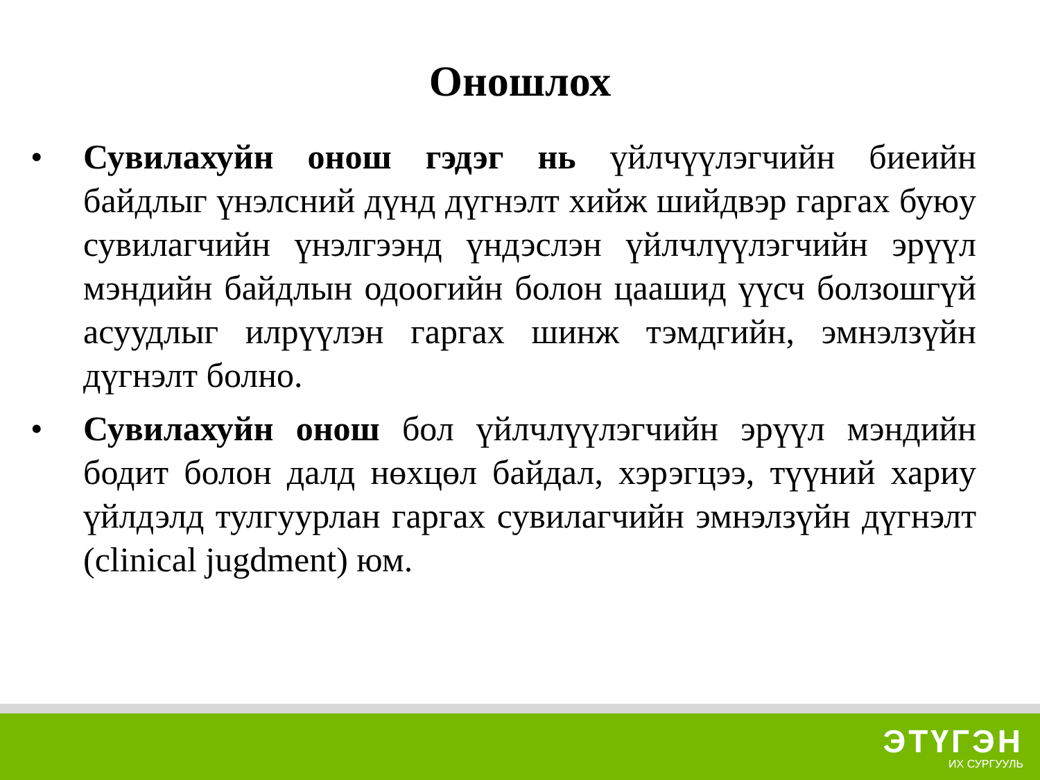Оношлох
• Сувилахуйн онош гэдэг нь үйлчүүлэгчийн биеийн байдлыг үнэлсний дүнд дүгнэлт хийж шийдвэр гаргах буюу сувилагчийн үнэлгээнд үндэслэн үйлчлүүлэгчийн эрүүл мэндийн байдлын одоогийн болон цаашид үүсч болзошгүй асуудлыг илрүүлэн гаргах шинж тэмдгийн, эмнэлзүйн дүгнэлт болно.
• Сувилахуйн онош бол үйлчлүүлэгчийн эрүүл мэндийн бодит болон далд нөхцөл байдал, хэрэгцээ, түүний хариу үйлдэлд тулгуурлан гаргах сувилагчийн эмнэлзүйн дүгнэлт (clinical jugdment) юм.
ЭТҮГЭН
ИХ СУРГУУЛЬ